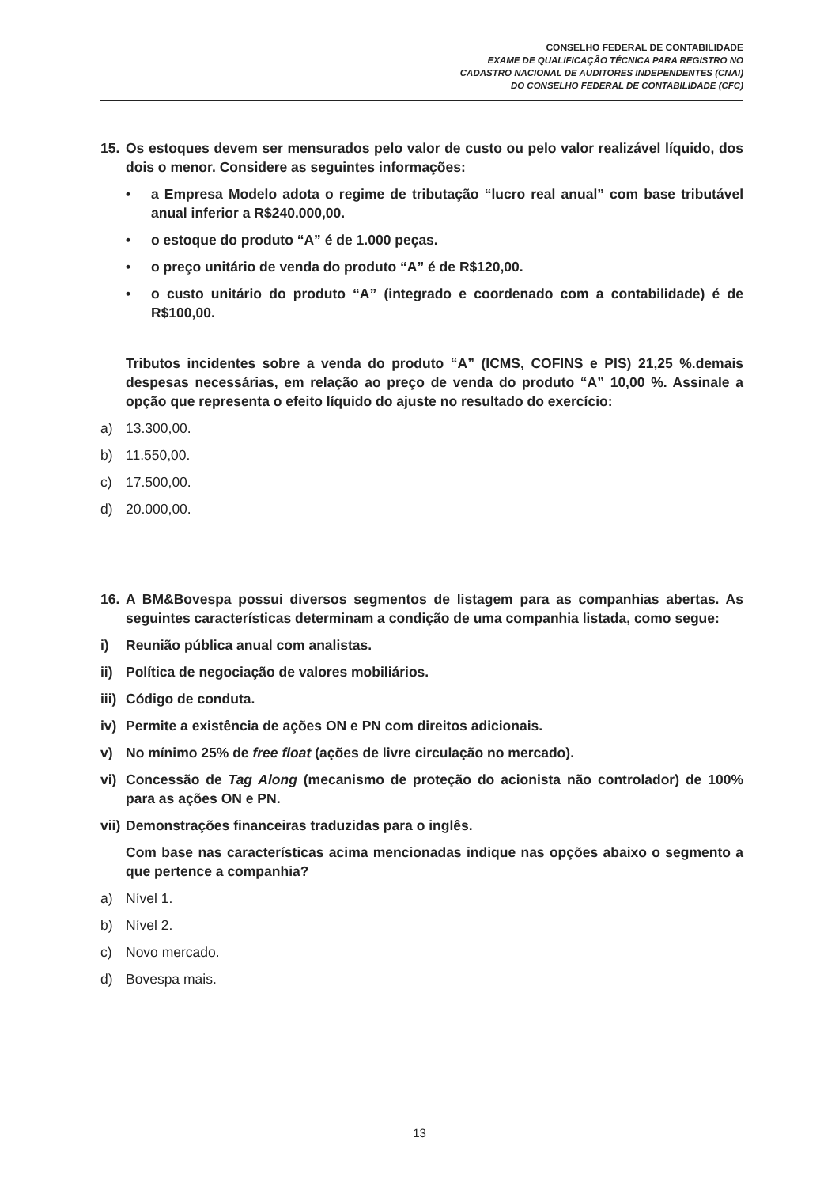CONSELHO FEDERAL DE CONTABILIDADE
EXAME DE QUALIFICAÇÃO TÉCNICA PARA REGISTRO NO
CADASTRO NACIONAL DE AUDITORES INDEPENDENTES (CNAI)
DO CONSELHO FEDERAL DE CONTABILIDADE (CFC)
15. Os estoques devem ser mensurados pelo valor de custo ou pelo valor realizável líquido, dos dois o menor. Considere as seguintes informações:
• a Empresa Modelo adota o regime de tributação “lucro real anual” com base tributável anual inferior a R$240.000,00.
• o estoque do produto “A” é de 1.000 peças.
• o preço unitário de venda do produto “A” é de R$120,00.
• o custo unitário do produto “A” (integrado e coordenado com a contabilidade) é de R$100,00.
Tributos incidentes sobre a venda do produto “A” (ICMS, COFINS e PIS) 21,25 %.demais despesas necessárias, em relação ao preço de venda do produto “A” 10,00 %. Assinale a opção que representa o efeito líquido do ajuste no resultado do exercício:
a) 13.300,00.
b) 11.550,00.
c) 17.500,00.
d) 20.000,00.
16. A BM&Bovespa possui diversos segmentos de listagem para as companhias abertas. As seguintes características determinam a condição de uma companhia listada, como segue:
i) Reunião pública anual com analistas.
ii) Política de negociação de valores mobiliários.
iii) Código de conduta.
iv) Permite a existência de ações ON e PN com direitos adicionais.
v) No mínimo 25% de free float (ações de livre circulação no mercado).
vi) Concessão de Tag Along (mecanismo de proteção do acionista não controlador) de 100% para as ações ON e PN.
vii) Demonstrações financeiras traduzidas para o inglês.
Com base nas características acima mencionadas indique nas opções abaixo o segmento a que pertence a companhia?
a) Nível 1.
b) Nível 2.
c) Novo mercado.
d) Bovespa mais.
13